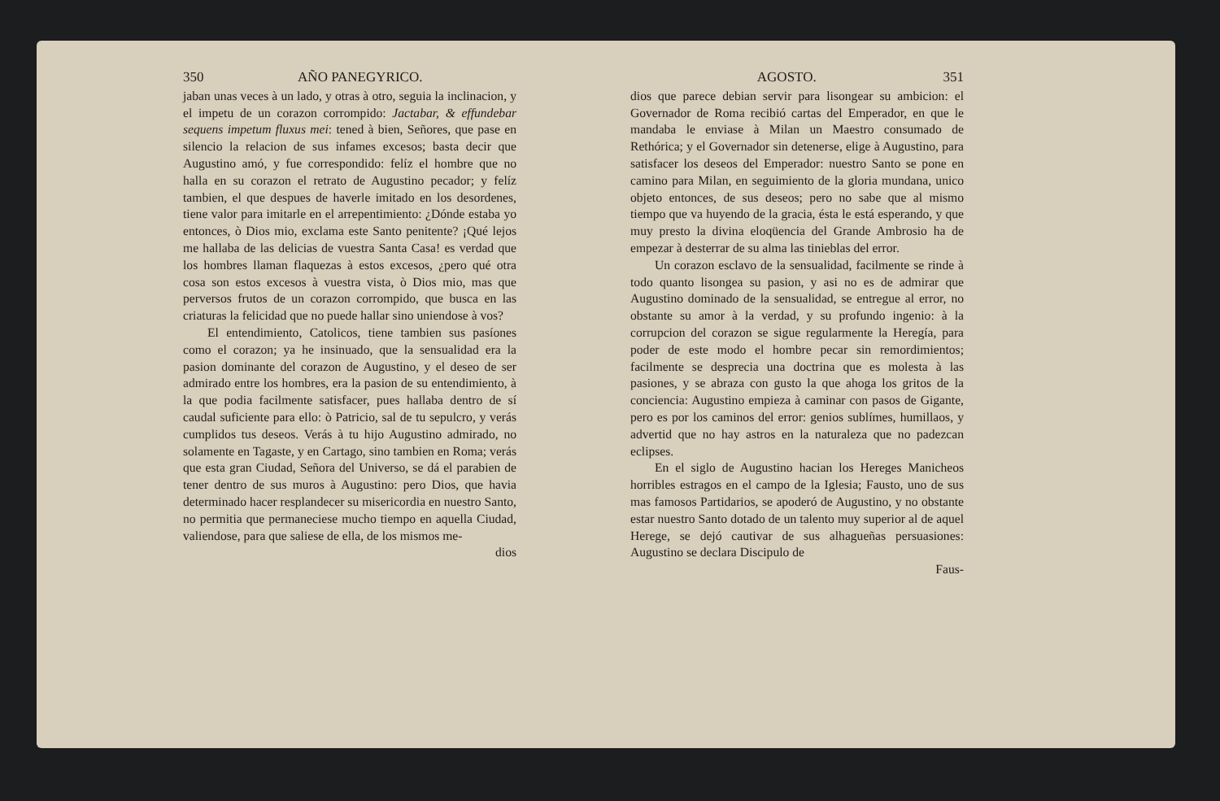350 AÑO PANEGYRICO.
jaban unas veces à un lado, y otras à otro, seguia la inclinacion, y el impetu de un corazon corrompido: Jactabar, & effundebar sequens impetum fluxus mei: tened à bien, Señores, que pase en silencio la relacion de sus infames excesos; basta decir que Augustino amó, y fue correspondido: felíz el hombre que no halla en su corazon el retrato de Augustino pecador; y felíz tambien, el que despues de haverle imitado en los desordenes, tiene valor para imitarle en el arrepentimiento: ¿Dónde estaba yo entonces, ò Dios mio, exclama este Santo penitente? ¡Qué lejos me hallaba de las delicias de vuestra Santa Casa! es verdad que los hombres llaman flaquezas à estos excesos, ¿pero qué otra cosa son estos excesos à vuestra vista, ò Dios mio, mas que perversos frutos de un corazon corrompido, que busca en las criaturas la felicidad que no puede hallar sino uniendose à vos?
El entendimiento, Catolicos, tiene tambien sus pasíones como el corazon; ya he insinuado, que la sensualidad era la pasion dominante del corazon de Augustino, y el deseo de ser admirado entre los hombres, era la pasion de su entendimiento, à la que podia facilmente satisfacer, pues hallaba dentro de sí caudal suficiente para ello: ò Patricio, sal de tu sepulcro, y verás cumplidos tus deseos. Verás à tu hijo Augustino admirado, no solamente en Tagaste, y en Cartago, sino tambien en Roma; verás que esta gran Ciudad, Señora del Universo, se dá el parabien de tener dentro de sus muros à Augustino: pero Dios, que havia determinado hacer resplandecer su misericordia en nuestro Santo, no permitia que permaneciese mucho tiempo en aquella Ciudad, valiendose, para que saliese de ella, de los mismos me-
dios
AGOSTO. 351
dios que parece debian servir para lisongear su ambicion: el Governador de Roma recibió cartas del Emperador, en que le mandaba le enviase à Milan un Maestro consumado de Rethórica; y el Governador sin detenerse, elige à Augustino, para satisfacer los deseos del Emperador: nuestro Santo se pone en camino para Milan, en seguimiento de la gloria mundana, unico objeto entonces, de sus deseos; pero no sabe que al mismo tiempo que va huyendo de la gracia, ésta le está esperando, y que muy presto la divina eloqüencia del Grande Ambrosio ha de empezar à desterrar de su alma las tinieblas del error.
Un corazon esclavo de la sensualidad, facilmente se rinde à todo quanto lisongea su pasion, y asi no es de admirar que Augustino dominado de la sensualidad, se entregue al error, no obstante su amor à la verdad, y su profundo ingenio: à la corrupcion del corazon se sigue regularmente la Heregía, para poder de este modo el hombre pecar sin remordimientos; facilmente se desprecia una doctrina que es molesta à las pasiones, y se abraza con gusto la que ahoga los gritos de la conciencia: Augustino empieza à caminar con pasos de Gigante, pero es por los caminos del error: genios sublímes, humillaos, y advertid que no hay astros en la naturaleza que no padezcan eclipses.
En el siglo de Augustino hacian los Hereges Manicheos horribles estragos en el campo de la Iglesia; Fausto, uno de sus mas famosos Partidarios, se apoderó de Augustino, y no obstante estar nuestro Santo dotado de un talento muy superior al de aquel Herege, se dejó cautivar de sus alhagueñas persuasiones: Augustino se declara Discipulo de
Faus-